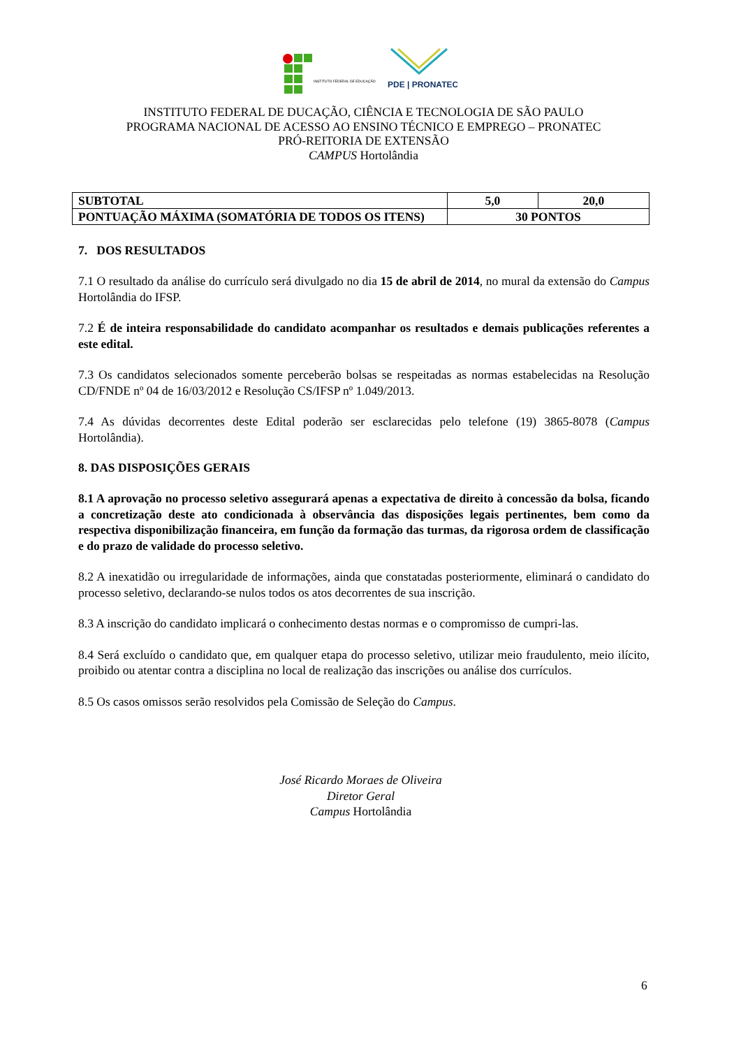INSTITUTO FEDERAL DE EDUCAÇÃO
PDE | PRONATEC
INSTITUTO FEDERAL DE DUCAÇÃO, CIÊNCIA E TECNOLOGIA DE SÃO PAULO
PROGRAMA NACIONAL DE ACESSO AO ENSINO TÉCNICO E EMPREGO – PRONATEC
PRÓ-REITORIA DE EXTENSÃO
CAMPUS Hortolândia
| SUBTOTAL | 5,0 | 20,0 |
| PONTUAÇÃO MÁXIMA (SOMATÓRIA DE TODOS OS ITENS) | 30 PONTOS | |
7. DOS RESULTADOS
7.1 O resultado da análise do currículo será divulgado no dia 15 de abril de 2014, no mural da extensão do Campus Hortolândia do IFSP.
7.2 É de inteira responsabilidade do candidato acompanhar os resultados e demais publicações referentes a este edital.
7.3 Os candidatos selecionados somente perceberão bolsas se respeitadas as normas estabelecidas na Resolução CD/FNDE nº 04 de 16/03/2012 e Resolução CS/IFSP nº 1.049/2013.
7.4 As dúvidas decorrentes deste Edital poderão ser esclarecidas pelo telefone (19) 3865-8078 (Campus Hortolândia).
8. DAS DISPOSIÇÕES GERAIS
8.1 A aprovação no processo seletivo assegurará apenas a expectativa de direito à concessão da bolsa, ficando a concretização deste ato condicionada à observância das disposições legais pertinentes, bem como da respectiva disponibilização financeira, em função da formação das turmas, da rigorosa ordem de classificação e do prazo de validade do processo seletivo.
8.2 A inexatidão ou irregularidade de informações, ainda que constatadas posteriormente, eliminará o candidato do processo seletivo, declarando-se nulos todos os atos decorrentes de sua inscrição.
8.3 A inscrição do candidato implicará o conhecimento destas normas e o compromisso de cumpri-las.
8.4 Será excluído o candidato que, em qualquer etapa do processo seletivo, utilizar meio fraudulento, meio ilícito, proibido ou atentar contra a disciplina no local de realização das inscrições ou análise dos currículos.
8.5 Os casos omissos serão resolvidos pela Comissão de Seleção do Campus.
José Ricardo Moraes de Oliveira
Diretor Geral
Campus Hortolândia
6